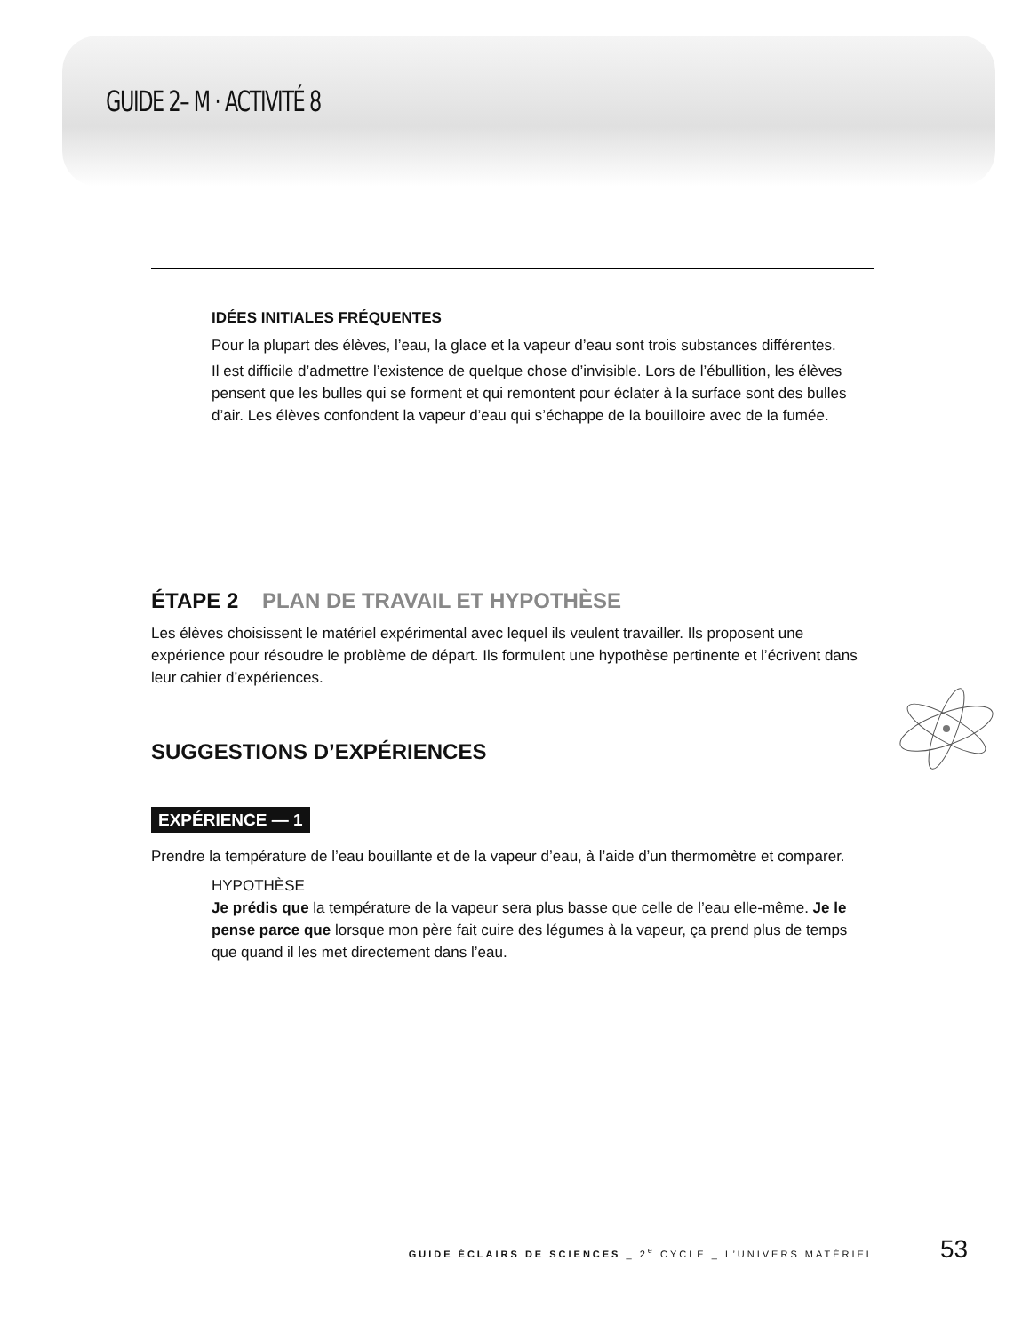GUIDE 2– M · ACTIVITÉ 8
IDÉES INITIALES FRÉQUENTES
Pour la plupart des élèves, l’eau, la glace et la vapeur d’eau sont trois substances différentes.
Il est difficile d’admettre l’existence de quelque chose d’invisible. Lors de l’ébullition, les élèves pensent que les bulles qui se forment et qui remontent pour éclater à la surface sont des bulles d’air. Les élèves confondent la vapeur d’eau qui s’échappe de la bouilloire avec de la fumée.
ÉTAPE 2 PLAN DE TRAVAIL ET HYPOTHÈSE
Les élèves choisissent le matériel expérimental avec lequel ils veulent travailler. Ils proposent une expérience pour résoudre le problème de départ. Ils formulent une hypothèse pertinente et l’écrivent dans leur cahier d’expériences.
SUGGESTIONS D’EXPÉRIENCES
EXPÉRIENCE — 1
Prendre la température de l’eau bouillante et de la vapeur d’eau, à l’aide d’un thermomètre et comparer.
HYPOTHÈSE
Je prédis que la température de la vapeur sera plus basse que celle de l’eau elle-même. Je le pense parce que lorsque mon père fait cuire des légumes à la vapeur, ça prend plus de temps que quand il les met directement dans l’eau.
GUIDE ÉCLAIRS DE SCIENCES _ 2<sup>e</sup> CYCLE _ L’UNIVERS MATÉRIEL 53